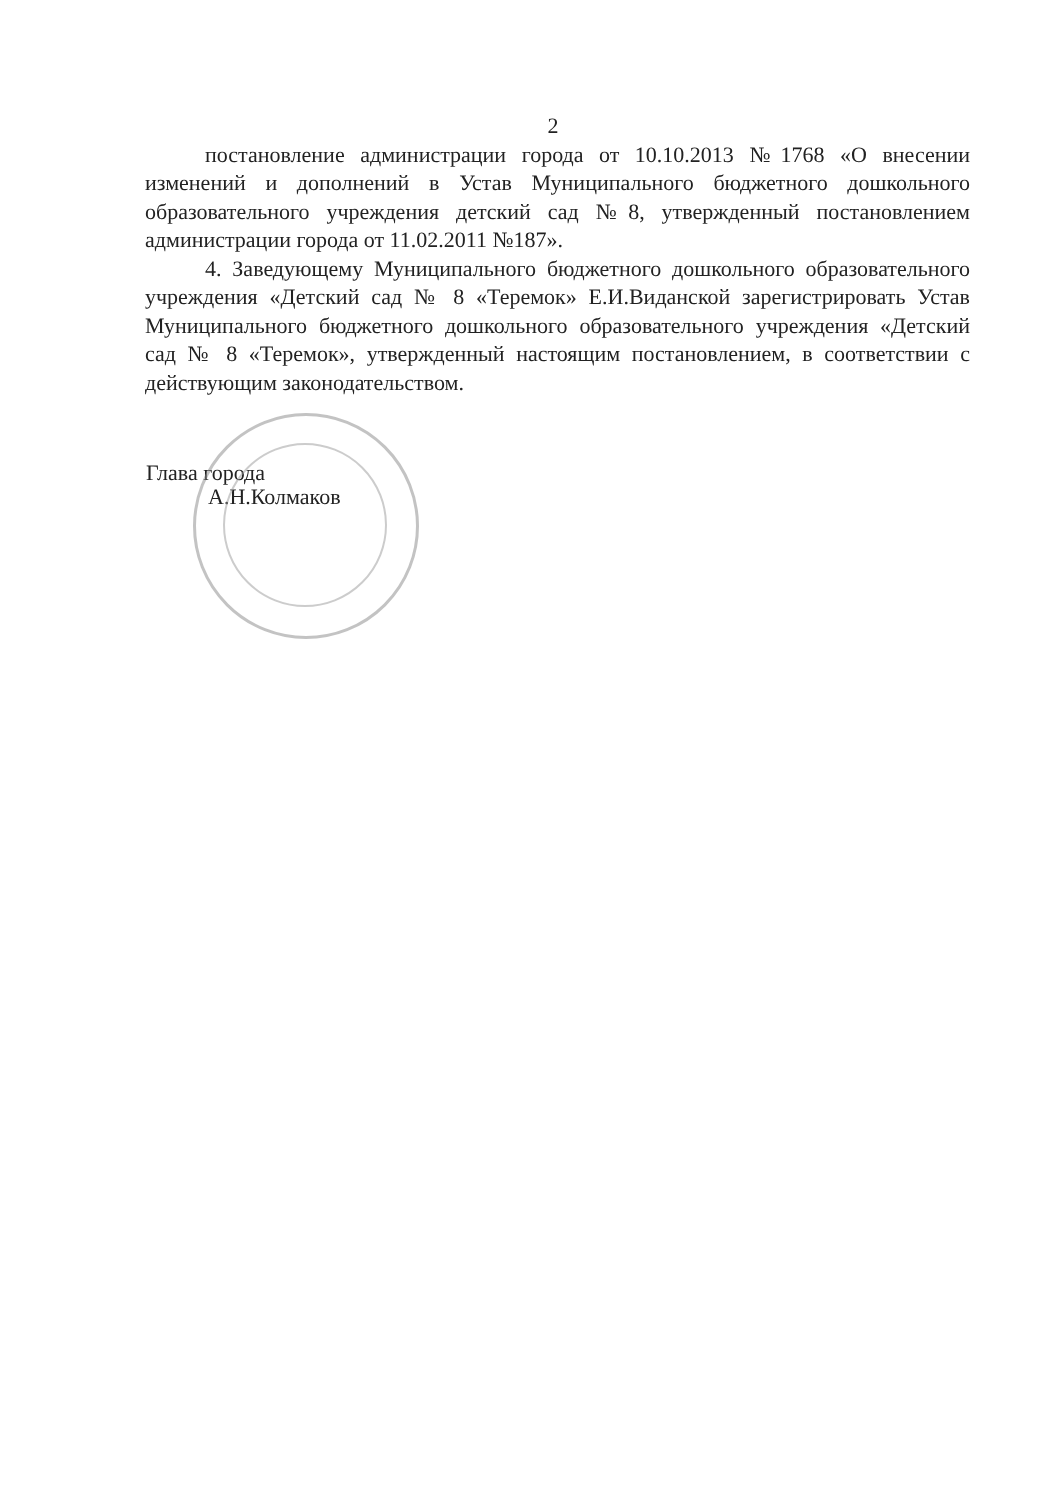2
постановление администрации города от 10.10.2013 №1768 «О внесении изменений и дополнений в Устав Муниципального бюджетного дошкольного образовательного учреждения детский сад №8, утвержденный постановлением администрации города от 11.02.2011 №187».
4. Заведующему Муниципального бюджетного дошкольного образовательного учреждения «Детский сад № 8 «Теремок» Е.И.Виданской зарегистрировать Устав Муниципального бюджетного дошкольного образовательного учреждения «Детский сад № 8 «Теремок», утвержденный настоящим постановлением, в соответствии с действующим законодательством.
Глава города
А.Н.Колмаков